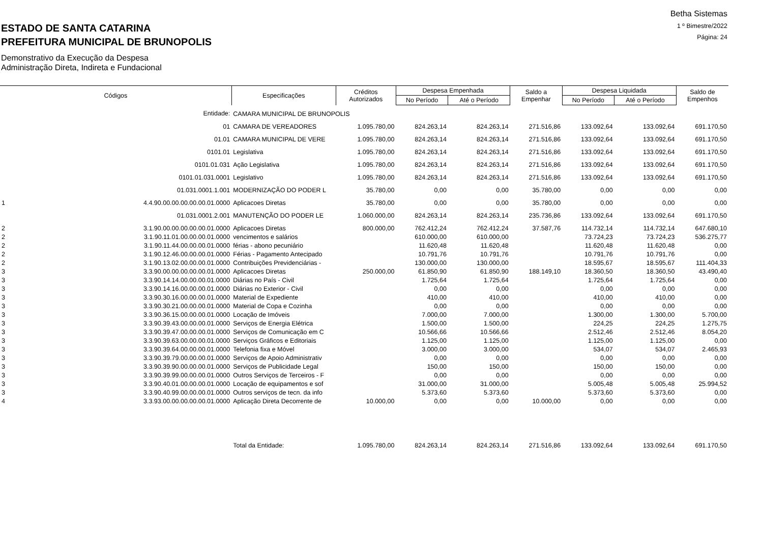ESTADO DE SANTA CATARINA
PREFEITURA MUNICIPAL DE BRUNOPOLIS
Demonstrativo da Execução da Despesa
Administração Direta, Indireta e Fundacional
Betha Sistemas
1 º Bimestre/2022
Página: 24
| Códigos | | Especificações | Créditos Autorizados | Despesa Empenhada | | Saldo a Empenhar | Despesa Liquidada | | Saldo de Empenhos |
| --- | --- | --- | --- | --- | --- | --- | --- | --- | --- |
| | | | | No Período | Até o Período | | No Período | Até o Período | |
| Entidade: | | CAMARA MUNICIPAL DE BRUNOPOLIS | | | | | | | |
| | 01 | CAMARA DE VEREADORES | 1.095.780,00 | 824.263,14 | 824.263,14 | 271.516,86 | 133.092,64 | 133.092,64 | 691.170,50 |
| | 01.01 | CAMARA MUNICIPAL DE VERE | 1.095.780,00 | 824.263,14 | 824.263,14 | 271.516,86 | 133.092,64 | 133.092,64 | 691.170,50 |
| | 0101.01 | Legislativa | 1.095.780,00 | 824.263,14 | 824.263,14 | 271.516,86 | 133.092,64 | 133.092,64 | 691.170,50 |
| | 0101.01.031 | Ação Legislativa | 1.095.780,00 | 824.263,14 | 824.263,14 | 271.516,86 | 133.092,64 | 133.092,64 | 691.170,50 |
| | 0101.01.031.0001 | Legislativo | 1.095.780,00 | 824.263,14 | 824.263,14 | 271.516,86 | 133.092,64 | 133.092,64 | 691.170,50 |
| | 01.031.0001.1.001 | MODERNIZAÇÃO DO PODER L | 35.780,00 | 0,00 | 0,00 | 35.780,00 | 0,00 | 0,00 | 0,00 |
| 1 | 4.4.90.00.00.00.00.00.01.0000 | Aplicacoes Diretas | 35.780,00 | 0,00 | 0,00 | 35.780,00 | 0,00 | 0,00 | 0,00 |
| | 01.031.0001.2.001 | MANUTENÇÃO DO PODER LE | 1.060.000,00 | 824.263,14 | 824.263,14 | 235.736,86 | 133.092,64 | 133.092,64 | 691.170,50 |
| 2 | 3.1.90.00.00.00.00.00.01.0000 | Aplicacoes Diretas | 800.000,00 | 762.412,24 | 762.412,24 | 37.587,76 | 114.732,14 | 114.732,14 | 647.680,10 |
| 2 | 3.1.90.11.01.00.00.00.01.0000 | vencimentos e salários | | 610.000,00 | 610.000,00 | | 73.724,23 | 73.724,23 | 536.275,77 |
| 2 | 3.1.90.11.44.00.00.00.01.0000 | férias - abono pecuniário | | 11.620,48 | 11.620,48 | | 11.620,48 | 11.620,48 | 0,00 |
| 2 | 3.1.90.12.46.00.00.00.01.0000 | Férias - Pagamento Antecipado | | 10.791,76 | 10.791,76 | | 10.791,76 | 10.791,76 | 0,00 |
| 2 | 3.1.90.13.02.00.00.00.01.0000 | Contribuições Previdenciárias - | | 130.000,00 | 130.000,00 | | 18.595,67 | 18.595,67 | 111.404,33 |
| 3 | 3.3.90.00.00.00.00.00.01.0000 | Aplicacoes Diretas | 250.000,00 | 61.850,90 | 61.850,90 | 188.149,10 | 18.360,50 | 18.360,50 | 43.490,40 |
| 3 | 3.3.90.14.14.00.00.00.01.0000 | Diárias no País - Civil | | 1.725,64 | 1.725,64 | | 1.725,64 | 1.725,64 | 0,00 |
| 3 | 3.3.90.14.16.00.00.00.01.0000 | Diárias no Exterior - Civil | | 0,00 | 0,00 | | 0,00 | 0,00 | 0,00 |
| 3 | 3.3.90.30.16.00.00.00.01.0000 | Material de Expediente | | 410,00 | 410,00 | | 410,00 | 410,00 | 0,00 |
| 3 | 3.3.90.30.21.00.00.00.01.0000 | Material de Copa e Cozinha | | 0,00 | 0,00 | | 0,00 | 0,00 | 0,00 |
| 3 | 3.3.90.36.15.00.00.00.01.0000 | Locação de Imóveis | | 7.000,00 | 7.000,00 | | 1.300,00 | 1.300,00 | 5.700,00 |
| 3 | 3.3.90.39.43.00.00.00.01.0000 | Serviços de Energia Elétrica | | 1.500,00 | 1.500,00 | | 224,25 | 224,25 | 1.275,75 |
| 3 | 3.3.90.39.47.00.00.00.01.0000 | Serviços de Comunicação em C | | 10.566,66 | 10.566,66 | | 2.512,46 | 2.512,46 | 8.054,20 |
| 3 | 3.3.90.39.63.00.00.00.01.0000 | Serviços Gráficos e Editoriais | | 1.125,00 | 1.125,00 | | 1.125,00 | 1.125,00 | 0,00 |
| 3 | 3.3.90.39.64.00.00.00.01.0000 | Telefonia fixa e Móvel | | 3.000,00 | 3.000,00 | | 534,07 | 534,07 | 2.465,93 |
| 3 | 3.3.90.39.79.00.00.00.01.0000 | Serviços de Apoio Administrativ | | 0,00 | 0,00 | | 0,00 | 0,00 | 0,00 |
| 3 | 3.3.90.39.90.00.00.00.01.0000 | Serviços de Publicidade Legal | | 150,00 | 150,00 | | 150,00 | 150,00 | 0,00 |
| 3 | 3.3.90.39.99.00.00.00.01.0000 | Outros Serviços de Terceiros - F | | 0,00 | 0,00 | | 0,00 | 0,00 | 0,00 |
| 3 | 3.3.90.40.01.00.00.00.01.0000 | Locação de equipamentos e sof | | 31.000,00 | 31.000,00 | | 5.005,48 | 5.005,48 | 25.994,52 |
| 3 | 3.3.90.40.99.00.00.00.01.0000 | Outros serviços de tecn. da info | | 5.373,60 | 5.373,60 | | 5.373,60 | 5.373,60 | 0,00 |
| 4 | 3.3.93.00.00.00.00.00.01.0000 | Aplicação Direta Decorrente de | 10.000,00 | 0,00 | 0,00 | 10.000,00 | 0,00 | 0,00 | 0,00 |
| | | Total da Entidade: | 1.095.780,00 | 824.263,14 | 824.263,14 | 271.516,86 | 133.092,64 | 133.092,64 | 691.170,50 |